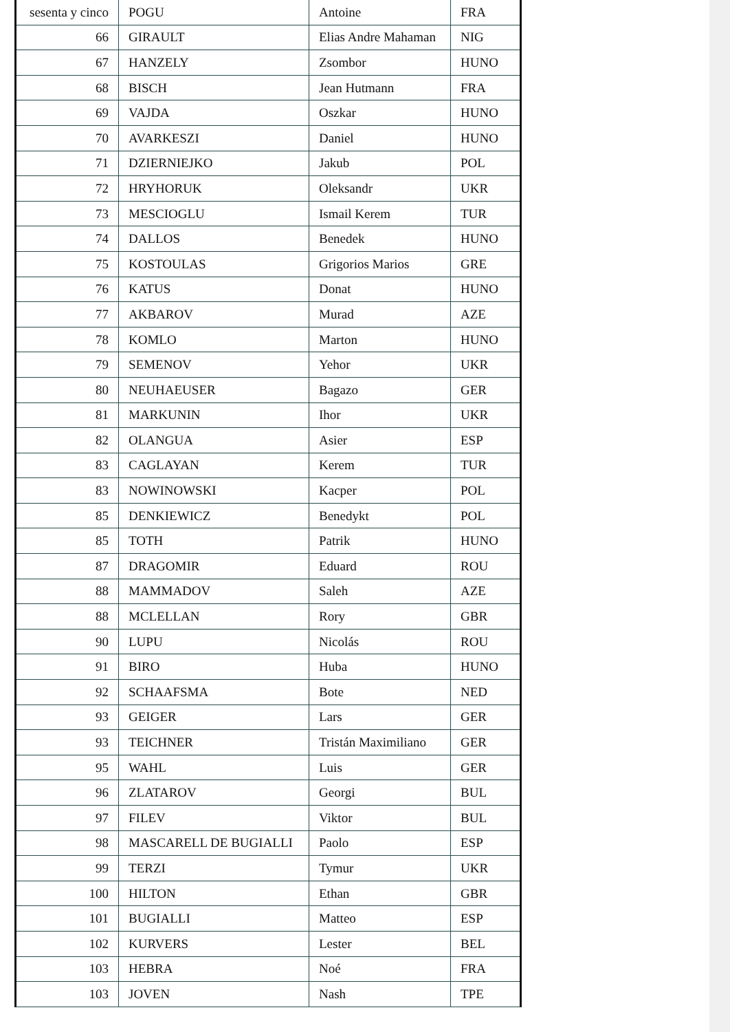| sesenta y cinco | POGU | Antoine | FRA |
| 66 | GIRAULT | Elias Andre Mahaman | NIG |
| 67 | HANZELY | Zsombor | HUNO |
| 68 | BISCH | Jean Hutmann | FRA |
| 69 | VAJDA | Oszkar | HUNO |
| 70 | AVARKESZI | Daniel | HUNO |
| 71 | DZIERNIEJKO | Jakub | POL |
| 72 | HRYHORUK | Oleksandr | UKR |
| 73 | MESCIOGLU | Ismail Kerem | TUR |
| 74 | DALLOS | Benedek | HUNO |
| 75 | KOSTOULAS | Grigorios Marios | GRE |
| 76 | KATUS | Donat | HUNO |
| 77 | AKBAROV | Murad | AZE |
| 78 | KOMLO | Marton | HUNO |
| 79 | SEMENOV | Yehor | UKR |
| 80 | NEUHAEUSER | Bagazo | GER |
| 81 | MARKUNIN | Ihor | UKR |
| 82 | OLANGUA | Asier | ESP |
| 83 | CAGLAYAN | Kerem | TUR |
| 83 | NOWINOWSKI | Kacper | POL |
| 85 | DENKIEWICZ | Benedykt | POL |
| 85 | TOTH | Patrik | HUNO |
| 87 | DRAGOMIR | Eduard | ROU |
| 88 | MAMMADOV | Saleh | AZE |
| 88 | MCLELLAN | Rory | GBR |
| 90 | LUPU | Nicolás | ROU |
| 91 | BIRO | Huba | HUNO |
| 92 | SCHAAFSMA | Bote | NED |
| 93 | GEIGER | Lars | GER |
| 93 | TEICHNER | Tristán Maximiliano | GER |
| 95 | WAHL | Luis | GER |
| 96 | ZLATAROV | Georgi | BUL |
| 97 | FILEV | Viktor | BUL |
| 98 | MASCARELL DE BUGIALLI | Paolo | ESP |
| 99 | TERZI | Tymur | UKR |
| 100 | HILTON | Ethan | GBR |
| 101 | BUGIALLI | Matteo | ESP |
| 102 | KURVERS | Lester | BEL |
| 103 | HEBRA | Noé | FRA |
| 103 | JOVEN | Nash | TPE |